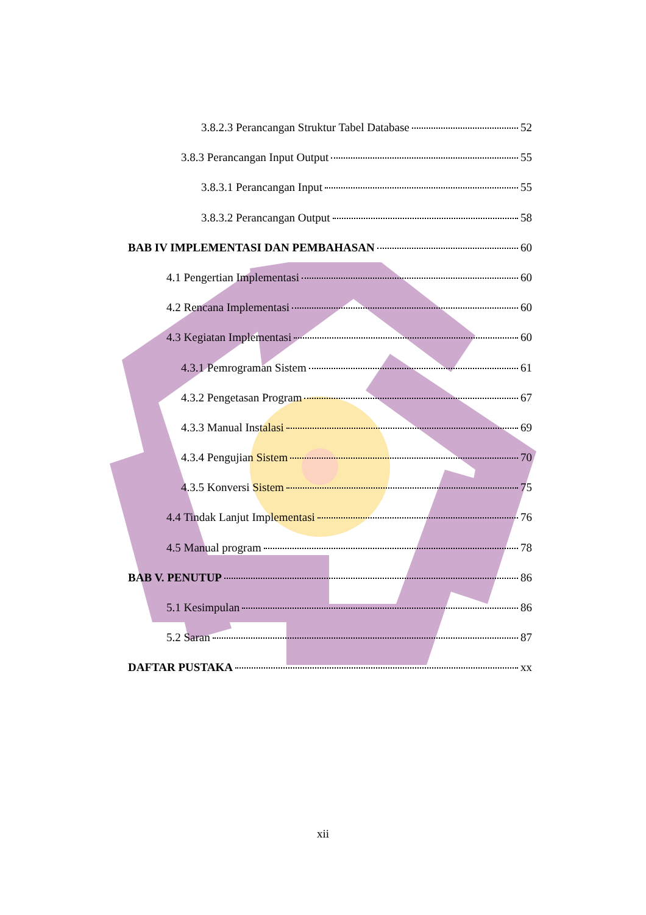3.8.2.3 Perancangan Struktur Tabel Database 52
3.8.3 Perancangan Input Output 55
3.8.3.1 Perancangan Input 55
3.8.3.2 Perancangan Output 58
BAB IV IMPLEMENTASI DAN PEMBAHASAN 60
4.1 Pengertian Implementasi 60
4.2 Rencana Implementasi 60
4.3 Kegiatan Implementasi 60
4.3.1 Pemrograman Sistem 61
4.3.2 Pengetasan Program 67
4.3.3 Manual Instalasi 69
4.3.4 Pengujian Sistem 70
4.3.5 Konversi Sistem 75
4.4 Tindak Lanjut Implementasi 76
4.5 Manual program 78
BAB V. PENUTUP 86
5.1 Kesimpulan 86
5.2 Saran 87
DAFTAR PUSTAKA xx
xii